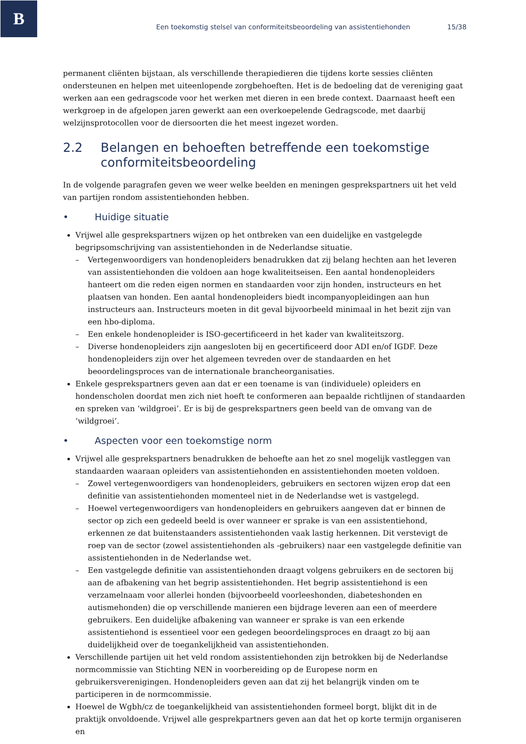B
Een toekomstig stelsel van conformiteitsbeoordeling van assistentiehonden 15/38
permanent cliënten bijstaan, als verschillende therapiedieren die tijdens korte sessies cliënten ondersteunen en helpen met uiteenlopende zorgbehoeften. Het is de bedoeling dat de vereniging gaat werken aan een gedragscode voor het werken met dieren in een brede context. Daarnaast heeft een werkgroep in de afgelopen jaren gewerkt aan een overkoepelende Gedragscode, met daarbij welzijnsprotocollen voor de diersoorten die het meest ingezet worden.
2.2 Belangen en behoeften betreffende een toekomstige conformiteitsbeoordeling
In de volgende paragrafen geven we weer welke beelden en meningen gesprekspartners uit het veld van partijen rondom assistentiehonden hebben.
• Huidige situatie
Vrijwel alle gesprekspartners wijzen op het ontbreken van een duidelijke en vastgelegde begripsomschrijving van assistentiehonden in de Nederlandse situatie.
– Vertegenwoordigers van hondenopleiders benadrukken dat zij belang hechten aan het leveren van assistentiehonden die voldoen aan hoge kwaliteitseisen. Een aantal hondenopleiders hanteert om die reden eigen normen en standaarden voor zijn honden, instructeurs en het plaatsen van honden. Een aantal hondenopleiders biedt incompanyopleidingen aan hun instructeurs aan. Instructeurs moeten in dit geval bijvoorbeeld minimaal in het bezit zijn van een hbo-diploma.
– Een enkele hondenopleider is ISO-gecertificeerd in het kader van kwaliteitszorg.
– Diverse hondenopleiders zijn aangesloten bij en gecertificeerd door ADI en/of IGDF. Deze hondenopleiders zijn over het algemeen tevreden over de standaarden en het beoordelingsproces van de internationale brancheorganisaties.
Enkele gesprekspartners geven aan dat er een toename is van (individuele) opleiders en hondenscholen doordat men zich niet hoeft te conformeren aan bepaalde richtlijnen of standaarden en spreken van ‘wildgroei’. Er is bij de gesprekspartners geen beeld van de omvang van de ‘wildgroei’.
• Aspecten voor een toekomstige norm
Vrijwel alle gesprekspartners benadrukken de behoefte aan het zo snel mogelijk vastleggen van standaarden waaraan opleiders van assistentiehonden en assistentiehonden moeten voldoen.
– Zowel vertegenwoordigers van hondenopleiders, gebruikers en sectoren wijzen erop dat een definitie van assistentiehonden momenteel niet in de Nederlandse wet is vastgelegd.
– Hoewel vertegenwoordigers van hondenopleiders en gebruikers aangeven dat er binnen de sector op zich een gedeeld beeld is over wanneer er sprake is van een assistentiehond, erkennen ze dat buitenstaanders assistentiehonden vaak lastig herkennen. Dit verstevigt de roep van de sector (zowel assistentiehonden als -gebruikers) naar een vastgelegde definitie van assistentiehonden in de Nederlandse wet.
– Een vastgelegde definitie van assistentiehonden draagt volgens gebruikers en de sectoren bij aan de afbakening van het begrip assistentiehonden. Het begrip assistentiehond is een verzamelnaam voor allerlei honden (bijvoorbeeld voorleeshonden, diabeteshonden en autismehonden) die op verschillende manieren een bijdrage leveren aan een of meerdere gebruikers. Een duidelijke afbakening van wanneer er sprake is van een erkende assistentiehond is essentieel voor een gedegen beoordelingsproces en draagt zo bij aan duidelijkheid over de toegankelijkheid van assistentiehonden.
Verschillende partijen uit het veld rondom assistentiehonden zijn betrokken bij de Nederlandse normcommissie van Stichting NEN in voorbereiding op de Europese norm en gebruikersverenigingen. Hondenopleiders geven aan dat zij het belangrijk vinden om te participeren in de normcommissie.
Hoewel de Wgbh/cz de toegankelijkheid van assistentiehonden formeel borgt, blijkt dit in de praktijk onvoldoende. Vrijwel alle gesprekpartners geven aan dat het op korte termijn organiseren en